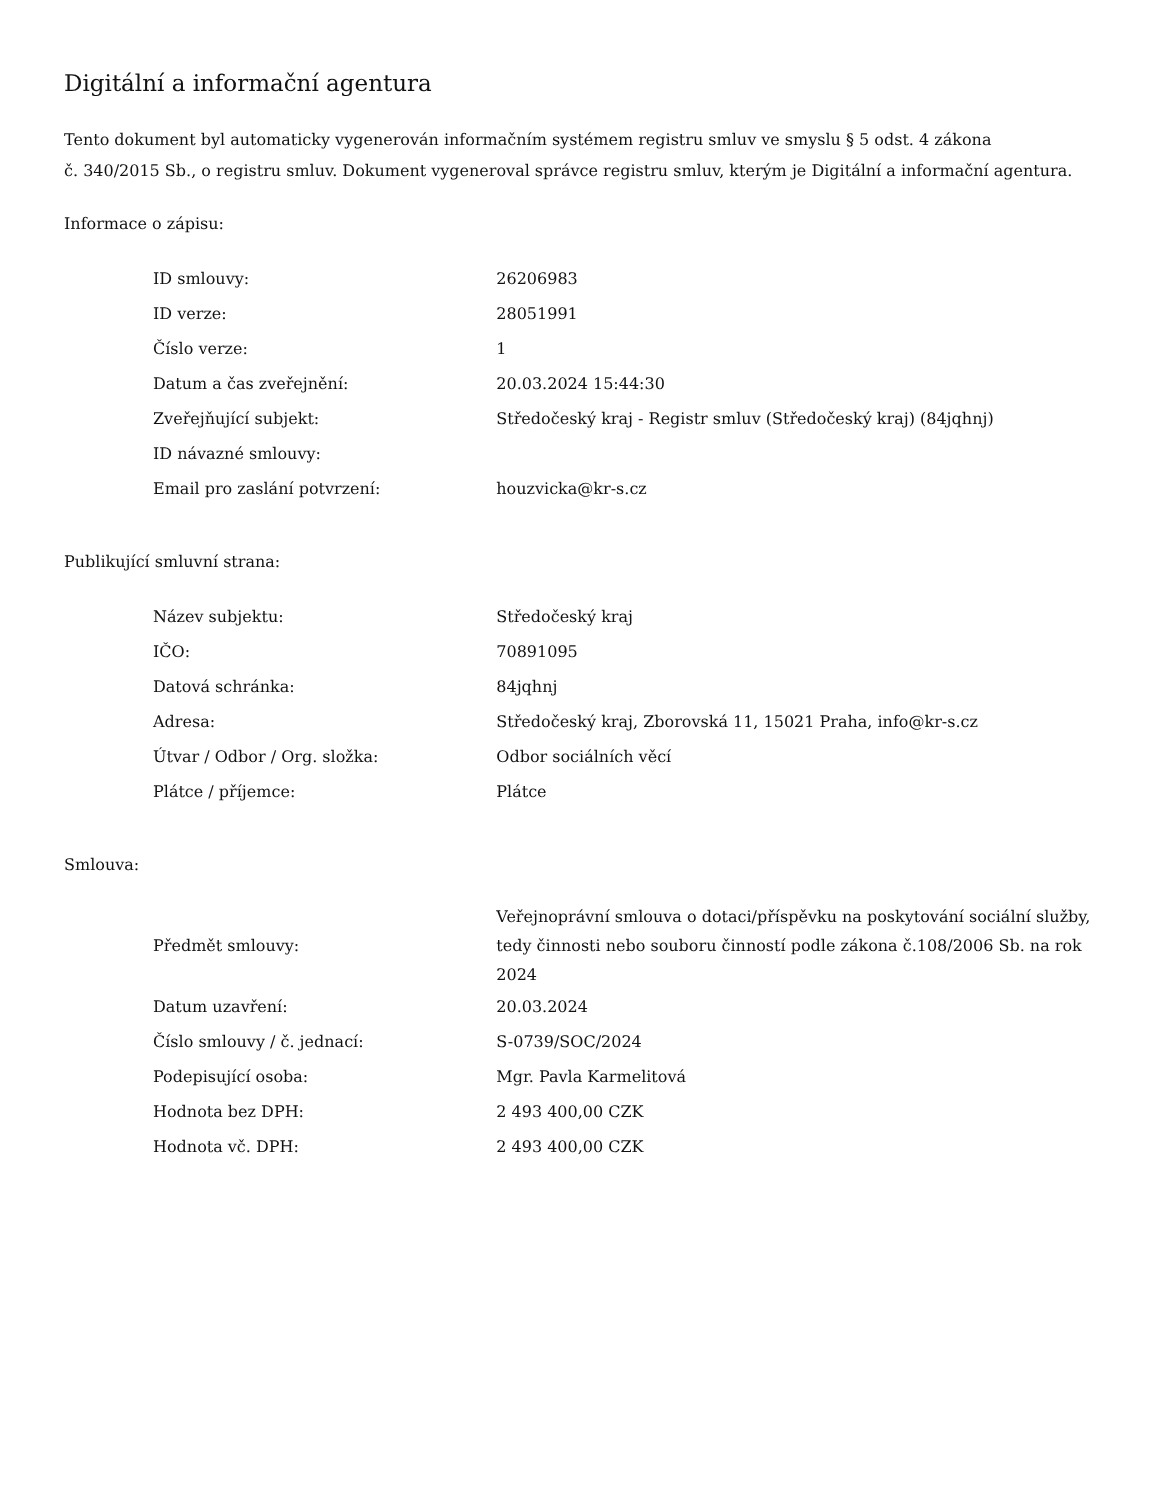Digitální a informační agentura
Tento dokument byl automaticky vygenerován informačním systémem registru smluv ve smyslu § 5 odst. 4 zákona
č. 340/2015 Sb., o registru smluv. Dokument vygeneroval správce registru smluv, kterým je Digitální a informační agentura.
Informace o zápisu:
| ID smlouvy: | 26206983 |
| ID verze: | 28051991 |
| Číslo verze: | 1 |
| Datum a čas zveřejnění: | 20.03.2024 15:44:30 |
| Zveřejňující subjekt: | Středočeský kraj - Registr smluv (Středočeský kraj) (84jqhnj) |
| ID návazné smlouvy: | |
| Email pro zaslání potvrzení: | houzvicka@kr-s.cz |
Publikující smluvní strana:
| Název subjektu: | Středočeský kraj |
| IČO: | 70891095 |
| Datová schránka: | 84jqhnj |
| Adresa: | Středočeský kraj, Zborovská 11, 15021 Praha, info@kr-s.cz |
| Útvar / Odbor / Org. složka: | Odbor sociálních věcí |
| Plátce / příjemce: | Plátce |
Smlouva:
| Předmět smlouvy: | Veřejnoprávní smlouva o dotaci/příspěvku na poskytování sociální služby, tedy činnosti nebo souboru činností podle zákona č.108/2006 Sb. na rok 2024 |
| Datum uzavření: | 20.03.2024 |
| Číslo smlouvy / č. jednací: | S-0739/SOC/2024 |
| Podepisující osoba: | Mgr. Pavla Karmelitová |
| Hodnota bez DPH: | 2 493 400,00 CZK |
| Hodnota vč. DPH: | 2 493 400,00 CZK |